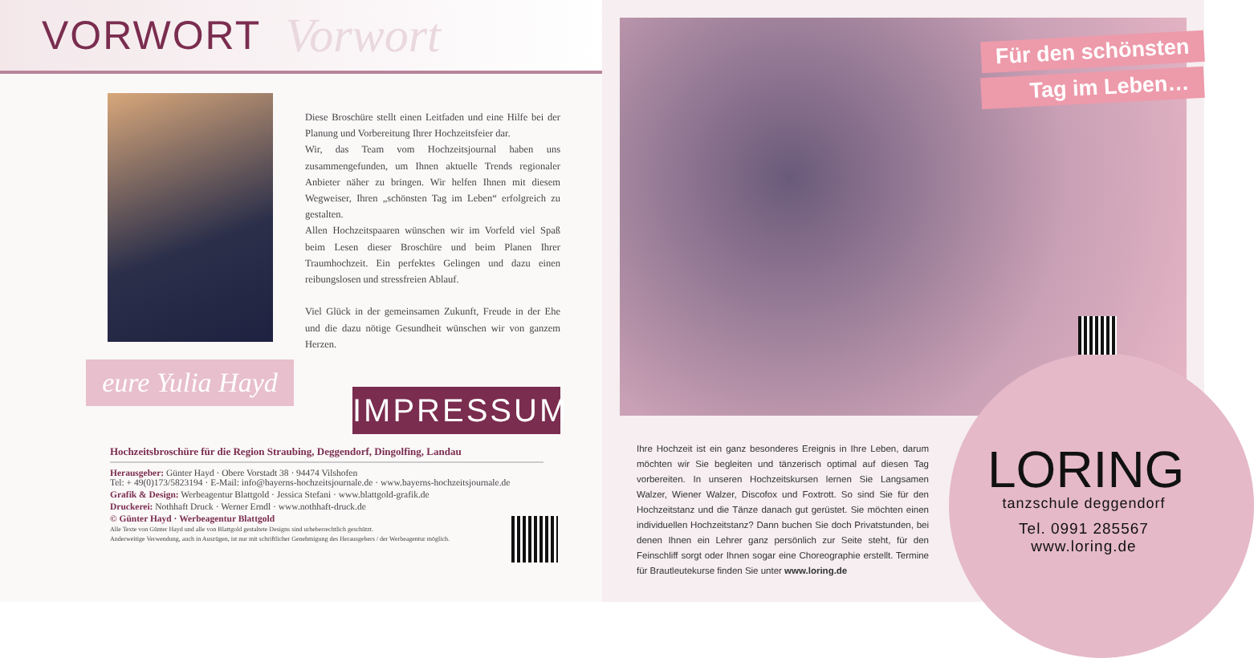VORWORT
Vorwort
Diese Broschüre stellt einen Leitfaden und eine Hilfe bei der Planung und Vorbereitung Ihrer Hochzeitsfeier dar.
Wir, das Team vom Hochzeitsjournal haben uns zusammengefunden, um Ihnen aktuelle Trends regionaler Anbieter näher zu bringen. Wir helfen Ihnen mit diesem Wegweiser, Ihren „schönsten Tag im Leben“ erfolgreich zu gestalten.
Allen Hochzeitspaaren wünschen wir im Vorfeld viel Spaß beim Lesen dieser Broschüre und beim Planen Ihrer Traumhochzeit. Ein perfektes Gelingen und dazu einen reibungslosen und stressfreien Ablauf.
Viel Glück in der gemeinsamen Zukunft, Freude in der Ehe und die dazu nötige Gesundheit wünschen wir von ganzem Herzen.
eure Yulia Hayd
IMPRESSUM
Hochzeitsbroschüre für die Region Straubing, Deggendorf, Dingolfing, Landau
Herausgeber: Günter Hayd · Obere Vorstadt 38 · 94474 Vilshofen
Tel: + 49(0)173/5823194 · E-Mail: info@bayerns-hochzeitsjournale.de · www.bayerns-hochzeitsjournale.de
Grafik & Design: Werbeagentur Blattgold · Jessica Stefani · www.blattgold-grafik.de
Druckerei: Nothhaft Druck · Werner Erndl · www.nothhaft-druck.de
© Günter Hayd · Werbeagentur Blattgold
Alle Texte von Günter Hayd und alle von Blattgold gestaltete Designs sind urheberrechtlich geschützt.
Anderweitige Verwendung, auch in Auszügen, ist nur mit schriftlicher Genehmigung des Herausgebers / der Werbeagentur möglich.
Für den schönsten
Tag im Leben…
Ihre Hochzeit ist ein ganz besonderes Ereignis in Ihre Leben, darum möchten wir Sie begleiten und tänzerisch optimal auf diesen Tag vorbereiten. In unseren Hochzeitskursen lernen Sie Langsamen Walzer, Wiener Walzer, Discofox und Foxtrott. So sind Sie für den Hochzeitstanz und die Tänze danach gut gerüstet. Sie möchten einen individuellen Hochzeitstanz? Dann buchen Sie doch Privatstunden, bei denen Ihnen ein Lehrer ganz persönlich zur Seite steht, für den Feinschliff sorgt oder Ihnen sogar eine Choreographie erstellt. Termine für Brautleutekurse finden Sie unter www.loring.de
LORING
tanzschule deggendorf
Tel. 0991 285567
www.loring.de